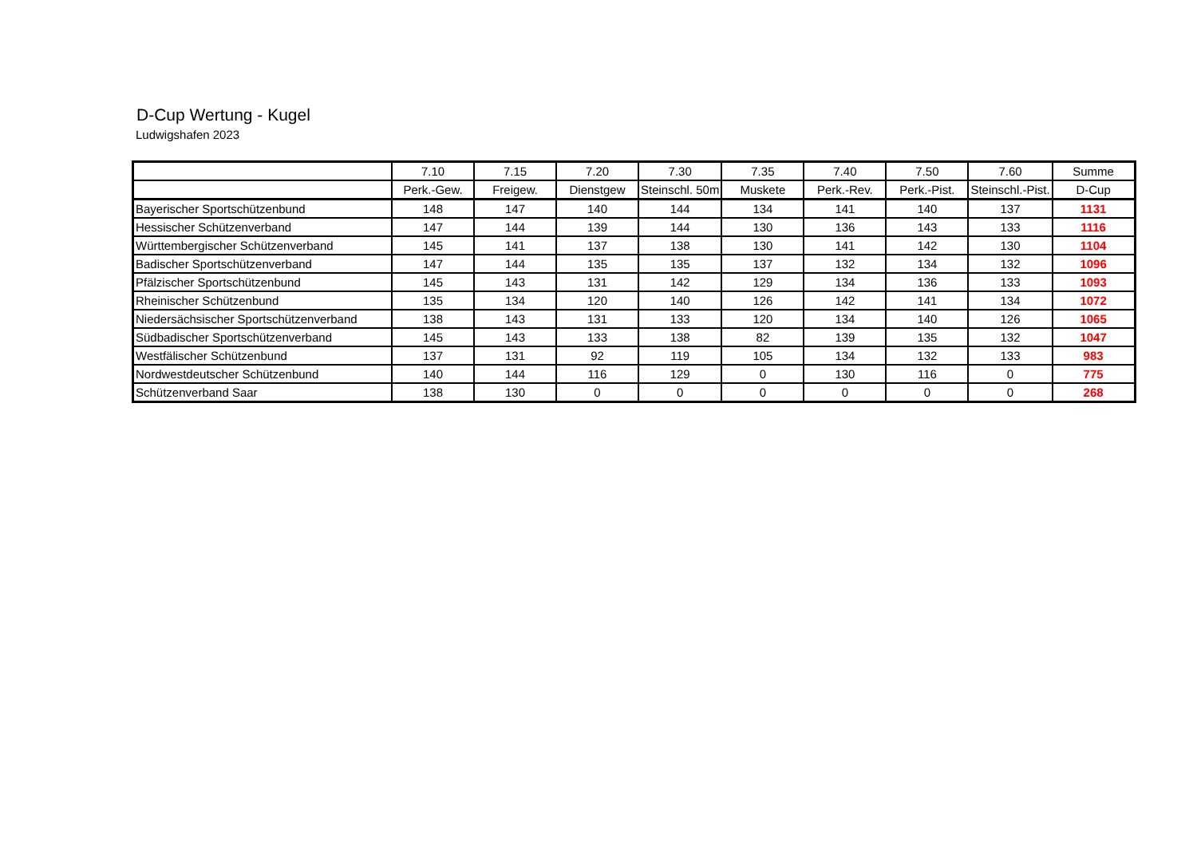D-Cup Wertung - Kugel
Ludwigshafen 2023
| | 7.10 | 7.15 | 7.20 | 7.30 | 7.35 | 7.40 | 7.50 | 7.60 | Summe |
| | Perk.-Gew. | Freigew. | Dienstgew | Steinschl. 50m | Muskete | Perk.-Rev. | Perk.-Pist. | Steinschl.-Pist. | D-Cup |
| Bayerischer Sportschützenbund | 148 | 147 | 140 | 144 | 134 | 141 | 140 | 137 | 1131 |
| Hessischer Schützenverband | 147 | 144 | 139 | 144 | 130 | 136 | 143 | 133 | 1116 |
| Württembergischer Schützenverband | 145 | 141 | 137 | 138 | 130 | 141 | 142 | 130 | 1104 |
| Badischer Sportschützenverband | 147 | 144 | 135 | 135 | 137 | 132 | 134 | 132 | 1096 |
| Pfälzischer Sportschützenbund | 145 | 143 | 131 | 142 | 129 | 134 | 136 | 133 | 1093 |
| Rheinischer Schützenbund | 135 | 134 | 120 | 140 | 126 | 142 | 141 | 134 | 1072 |
| Niedersächsischer Sportschützenverband | 138 | 143 | 131 | 133 | 120 | 134 | 140 | 126 | 1065 |
| Südbadischer Sportschützenverband | 145 | 143 | 133 | 138 | 82 | 139 | 135 | 132 | 1047 |
| Westfälischer Schützenbund | 137 | 131 | 92 | 119 | 105 | 134 | 132 | 133 | 983 |
| Nordwestdeutscher Schützenbund | 140 | 144 | 116 | 129 | 0 | 130 | 116 | 0 | 775 |
| Schützenverband Saar | 138 | 130 | 0 | 0 | 0 | 0 | 0 | 0 | 268 |